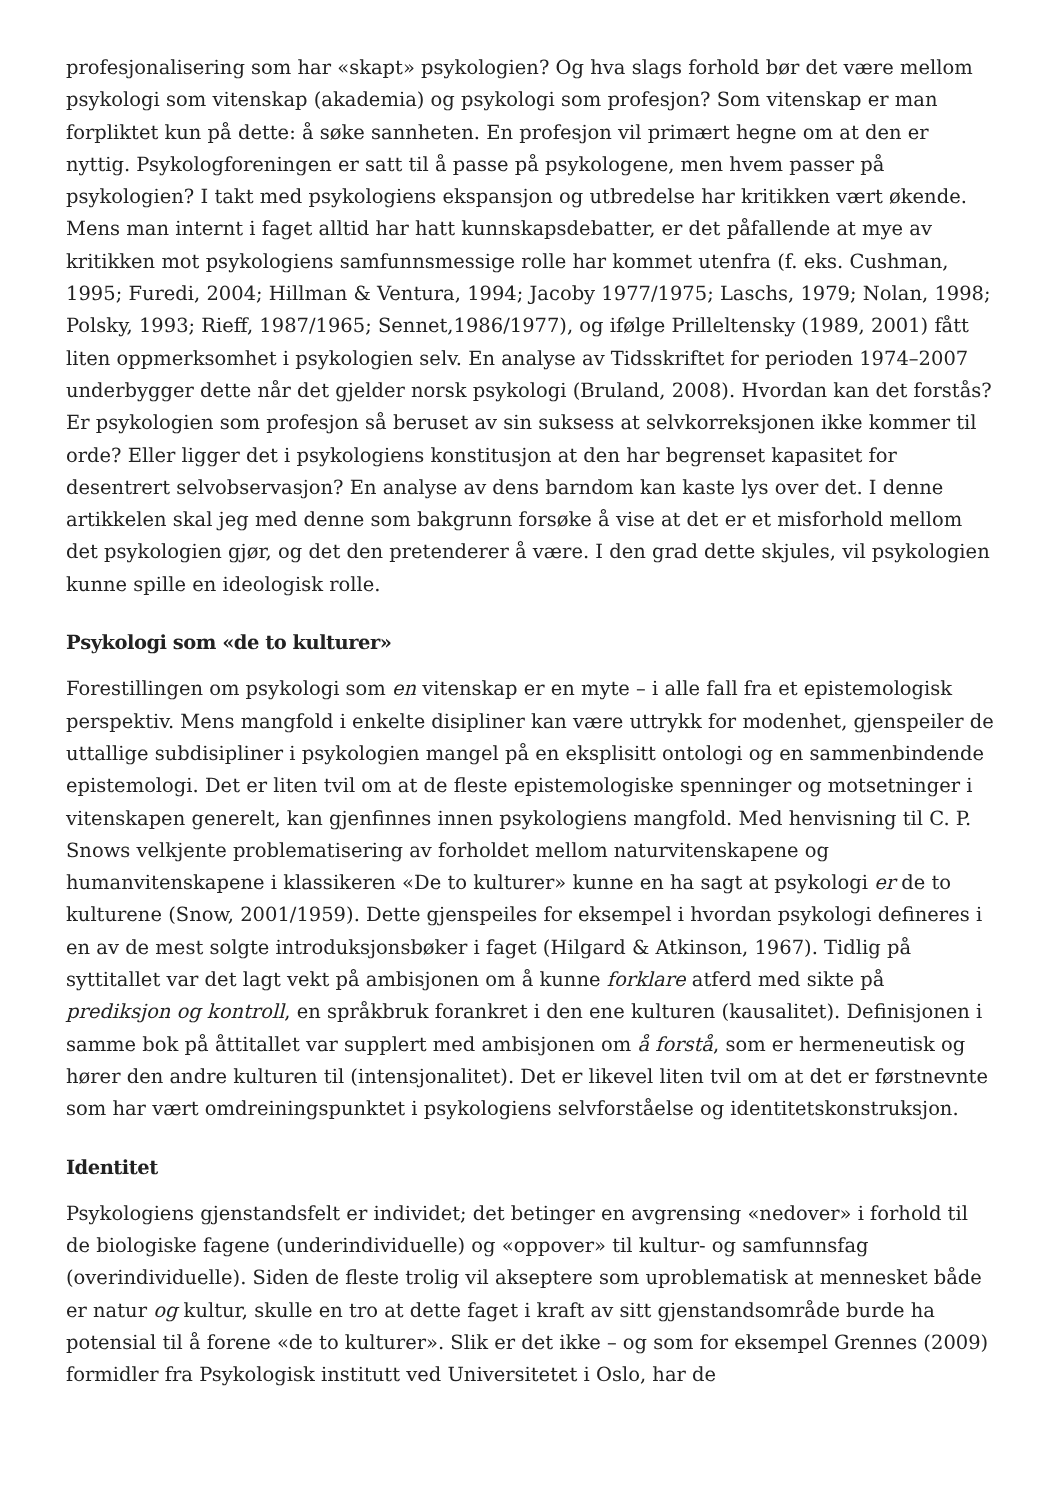profesjonalisering som har «skapt» psykologien? Og hva slags forhold bør det være mellom psykologi som vitenskap (akademia) og psykologi som profesjon? Som vitenskap er man forpliktet kun på dette: å søke sannheten. En profesjon vil primært hegne om at den er nyttig. Psykologforeningen er satt til å passe på psykologene, men hvem passer på psykologien? I takt med psykologiens ekspansjon og utbredelse har kritikken vært økende. Mens man internt i faget alltid har hatt kunnskapsdebatter, er det påfallende at mye av kritikken mot psykologiens samfunnsmessige rolle har kommet utenfra (f. eks. Cushman, 1995; Furedi, 2004; Hillman & Ventura, 1994; Jacoby 1977/1975; Laschs, 1979; Nolan, 1998; Polsky, 1993; Rieff, 1987/1965; Sennet,1986/1977), og ifølge Prilleltensky (1989, 2001) fått liten oppmerksomhet i psykologien selv. En analyse av Tidsskriftet for perioden 1974–2007 underbygger dette når det gjelder norsk psykologi (Bruland, 2008). Hvordan kan det forstås? Er psykologien som profesjon så beruset av sin suksess at selvkorreksjonen ikke kommer til orde? Eller ligger det i psykologiens konstitusjon at den har begrenset kapasitet for desentrert selvobservasjon? En analyse av dens barndom kan kaste lys over det. I denne artikkelen skal jeg med denne som bakgrunn forsøke å vise at det er et misforhold mellom det psykologien gjør, og det den pretenderer å være. I den grad dette skjules, vil psykologien kunne spille en ideologisk rolle.
Psykologi som «de to kulturer»
Forestillingen om psykologi som en vitenskap er en myte – i alle fall fra et epistemologisk perspektiv. Mens mangfold i enkelte disipliner kan være uttrykk for modenhet, gjenspeiler de uttallige subdisipliner i psykologien mangel på en eksplisitt ontologi og en sammenbindende epistemologi. Det er liten tvil om at de fleste epistemologiske spenninger og motsetninger i vitenskapen generelt, kan gjenfinnes innen psykologiens mangfold. Med henvisning til C. P. Snows velkjente problematisering av forholdet mellom naturvitenskapene og humanvitenskapene i klassikeren «De to kulturer» kunne en ha sagt at psykologi er de to kulturene (Snow, 2001/1959). Dette gjenspeiles for eksempel i hvordan psykologi defineres i en av de mest solgte introduksjonsbøker i faget (Hilgard & Atkinson, 1967). Tidlig på syttitallet var det lagt vekt på ambisjonen om å kunne forklare atferd med sikte på prediksjon og kontroll, en språkbruk forankret i den ene kulturen (kausalitet). Definisjonen i samme bok på åttitallet var supplert med ambisjonen om å forstå, som er hermeneutisk og hører den andre kulturen til (intensjonalitet). Det er likevel liten tvil om at det er førstnevnte som har vært omdreiningspunktet i psykologiens selvforståelse og identitetskonstruksjon.
Identitet
Psykologiens gjenstandsfelt er individet; det betinger en avgrensing «nedover» i forhold til de biologiske fagene (underindividuelle) og «oppover» til kultur- og samfunnsfag (overindividuelle). Siden de fleste trolig vil akseptere som uproblematisk at mennesket både er natur og kultur, skulle en tro at dette faget i kraft av sitt gjenstandsområde burde ha potensial til å forene «de to kulturer». Slik er det ikke – og som for eksempel Grennes (2009) formidler fra Psykologisk institutt ved Universitetet i Oslo, har de